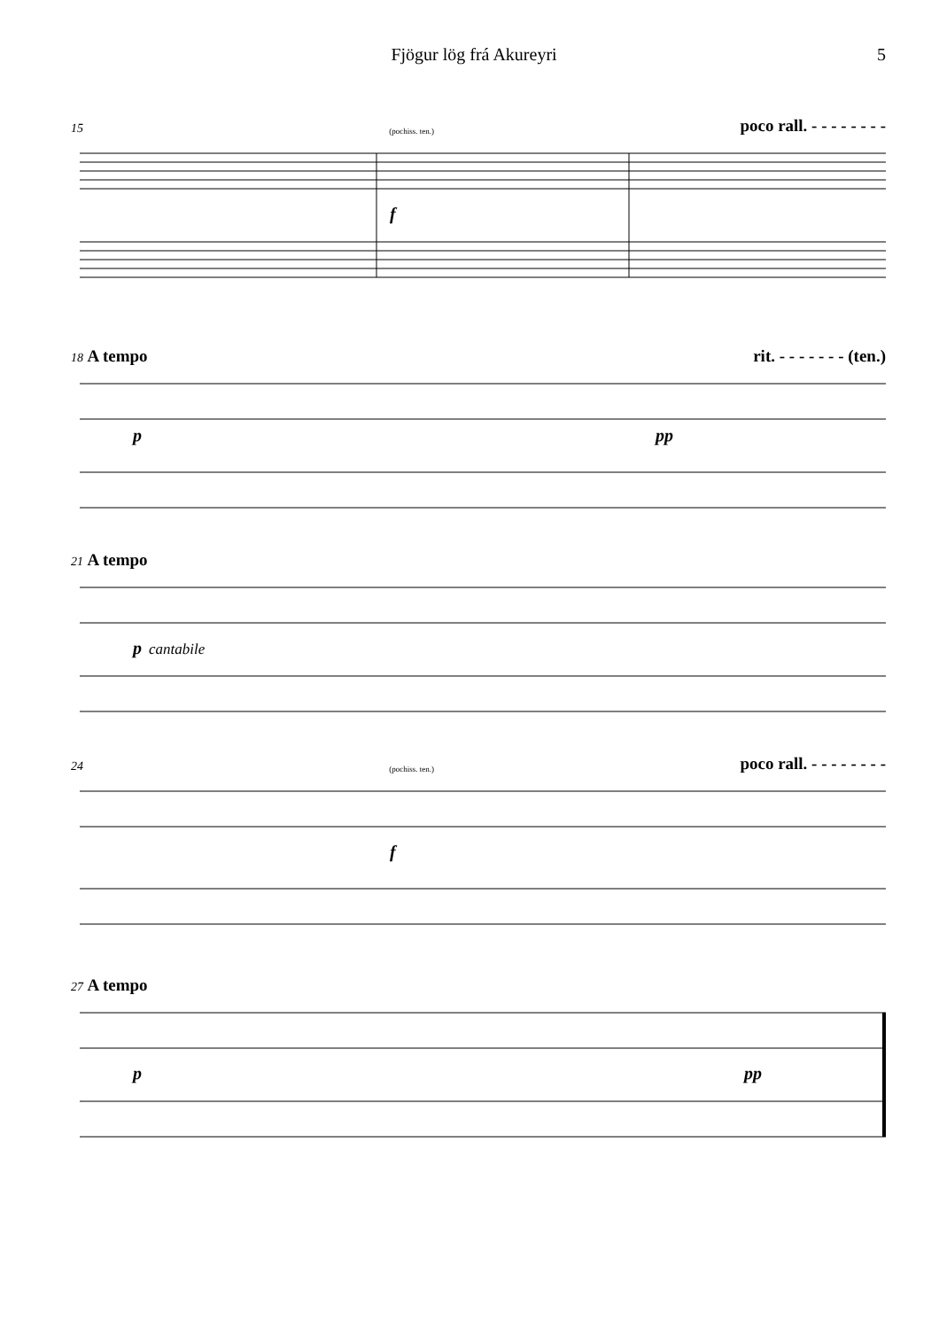Fjögur lög frá Akureyri 5
15 (pochiss. ten.) poco rall. - - - - - - - -
f
18 A tempo rit. - - - - - - - (ten.)
p
pp
21 A tempo
p
cantabile
24 (pochiss. ten.) poco rall. - - - - - - - -
f
27 A tempo
p
pp